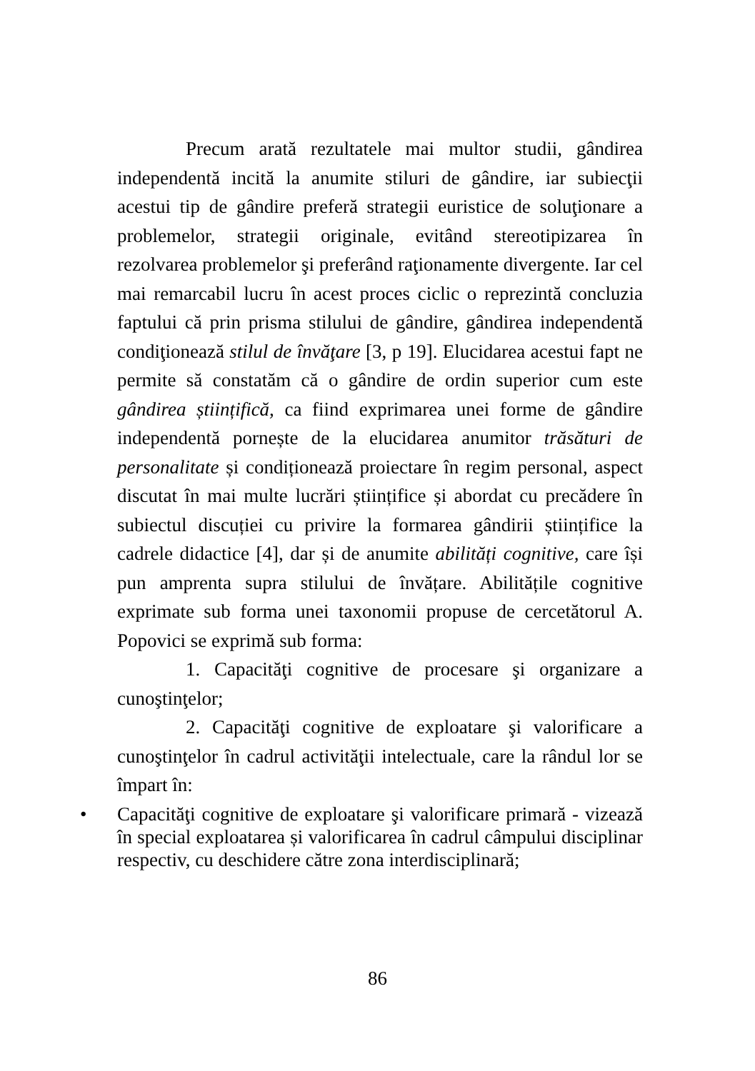Precum arată rezultatele mai multor studii, gândirea independentă incită la anumite stiluri de gândire, iar subiecţii acestui tip de gândire preferă strategii euristice de soluţionare a problemelor, strategii originale, evitând stereotipizarea în rezolvarea problemelor şi preferând raţionamente divergente. Iar cel mai remarcabil lucru în acest proces ciclic o reprezintă concluzia faptului că prin prisma stilului de gândire, gândirea independentă condiţionează stilul de învăţare [3, p 19]. Elucidarea acestui fapt ne permite să constatăm că o gândire de ordin superior cum este gândirea științifică, ca fiind exprimarea unei forme de gândire independentă pornește de la elucidarea anumitor trăsături de personalitate și condiționează proiectare în regim personal, aspect discutat în mai multe lucrări științifice și abordat cu precădere în subiectul discuției cu privire la formarea gândirii științifice la cadrele didactice [4], dar și de anumite abilități cognitive, care își pun amprenta supra stilului de învățare. Abilitățile cognitive exprimate sub forma unei taxonomii propuse de cercetătorul A. Popovici se exprimă sub forma:
1. Capacităţi cognitive de procesare şi organizare a cunoştinţelor;
2. Capacităţi cognitive de exploatare şi valorificare a cunoştinţelor în cadrul activităţii intelectuale, care la rândul lor se împart în:
• Capacităţi cognitive de exploatare şi valorificare primară - vizează în special exploatarea și valorificarea în cadrul câmpului disciplinar respectiv, cu deschidere către zona interdisciplinară;
86